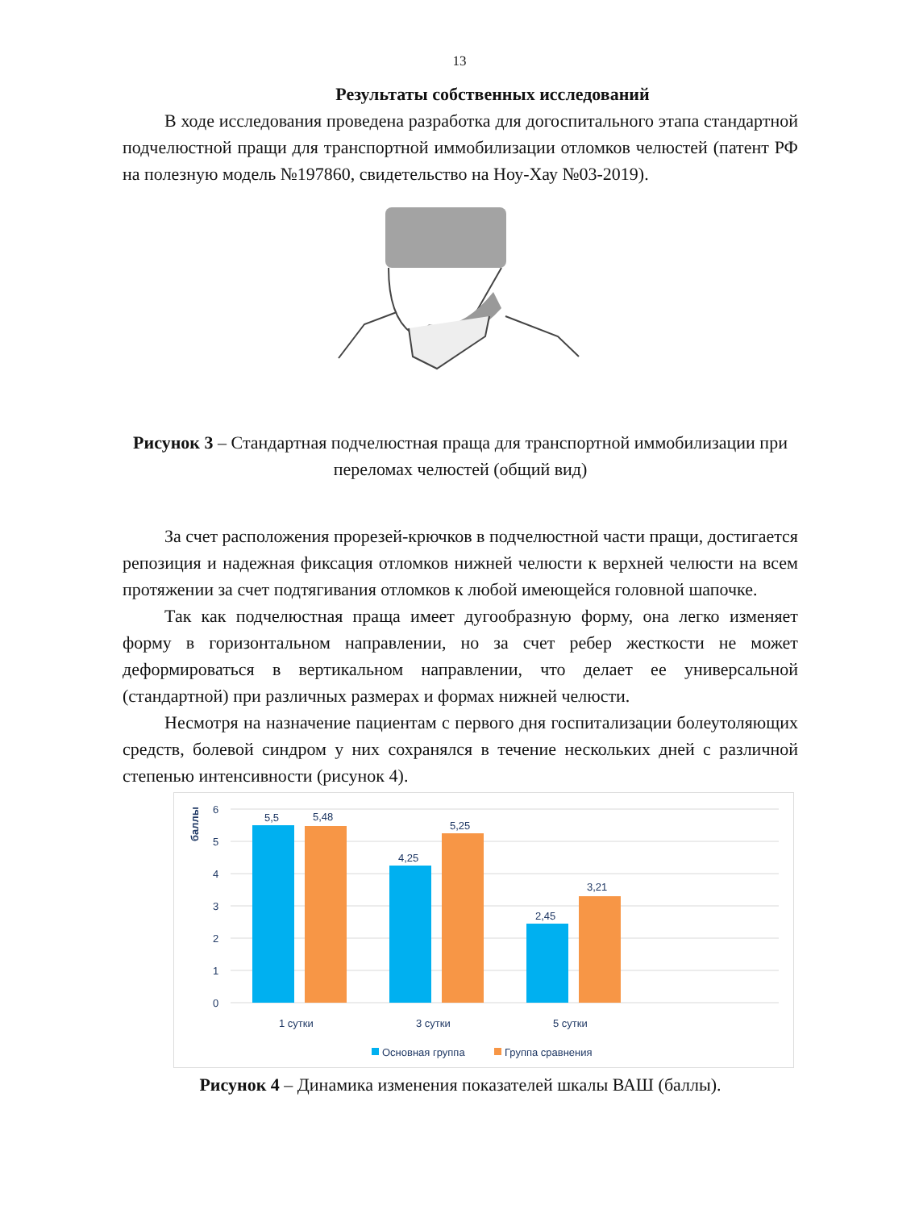13
Результаты собственных исследований
В ходе исследования проведена разработка для догоспитального этапа стандартной подчелюстной пращи для транспортной иммобилизации отломков челюстей (патент РФ на полезную модель №197860, свидетельство на Ноу-Хау №03-2019).
Рисунок 3 – Стандартная подчелюстная праща для транспортной иммобилизации при переломах челюстей (общий вид)
За счет расположения прорезей-крючков в подчелюстной части пращи, достигается репозиция и надежная фиксация отломков нижней челюсти к верхней челюсти на всем протяжении за счет подтягивания отломков к любой имеющейся головной шапочке.
Так как подчелюстная праща имеет дугообразную форму, она легко изменяет форму в горизонтальном направлении, но за счет ребер жесткости не может деформироваться в вертикальном направлении, что делает ее универсальной (стандартной) при различных размерах и формах нижней челюсти.
Несмотря на назначение пациентам с первого дня госпитализации болеутоляющих средств, болевой синдром у них сохранялся в течение нескольких дней с различной степенью интенсивности (рисунок 4).
баллы
6
5
4
3
2
1
0
5,5
5,48
4,25
5,25
2,45
3,21
1 сутки
3 сутки
5 сутки
Основная группа
Группа сравнения
Рисунок 4 – Динамика изменения показателей шкалы ВАШ (баллы).